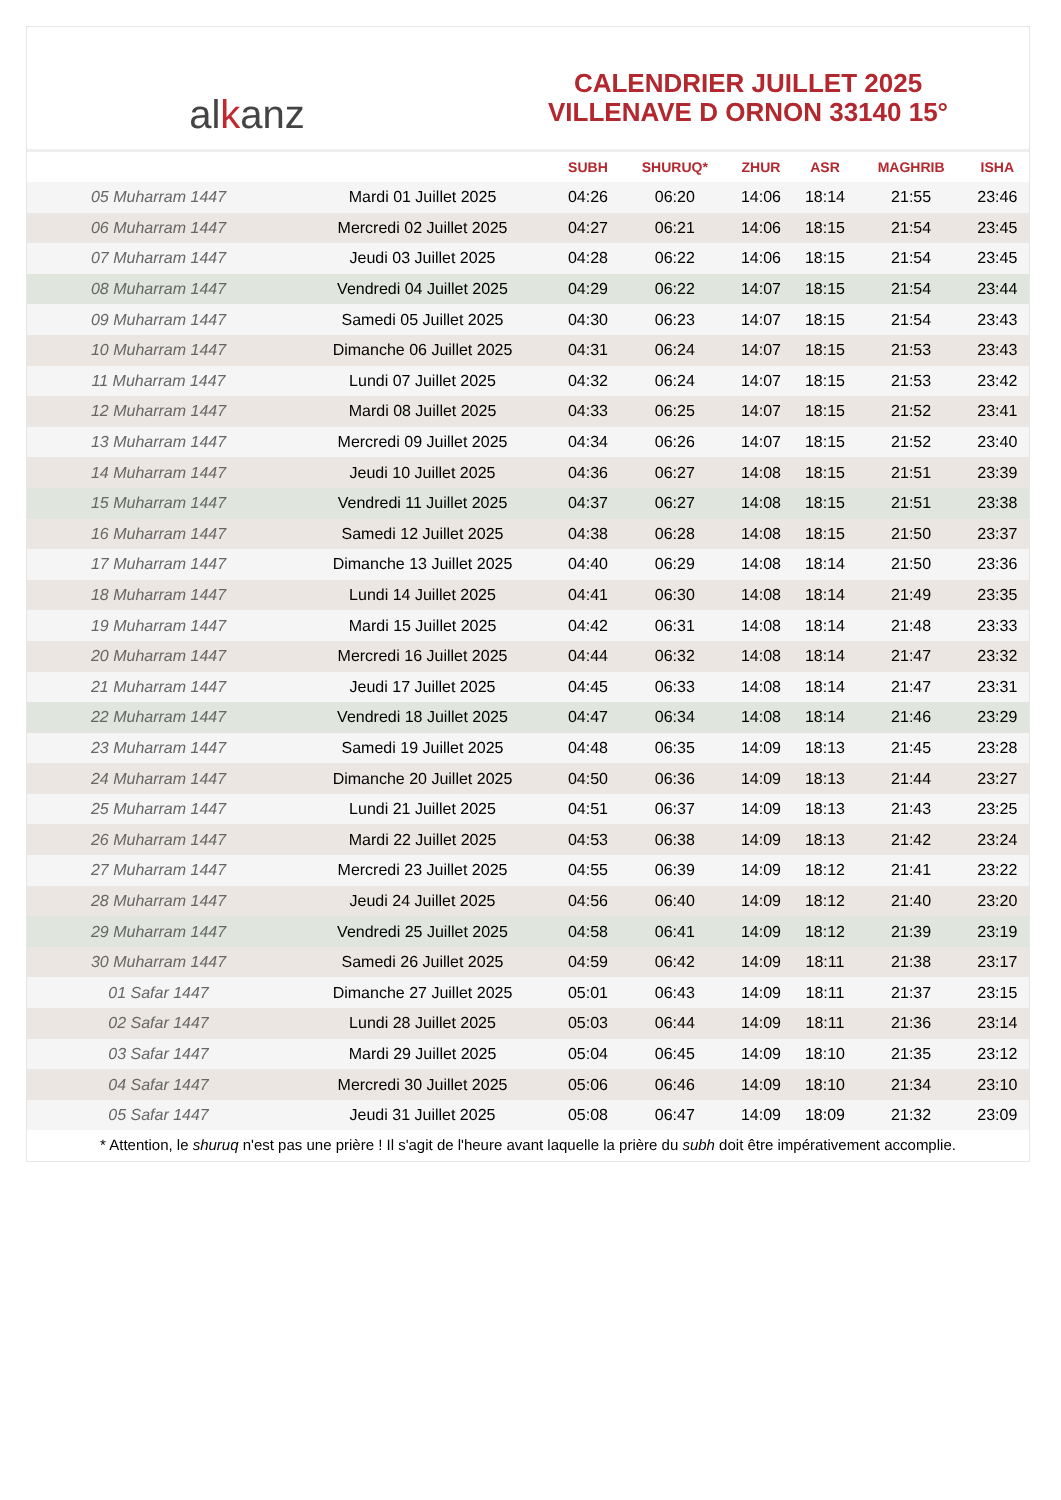al k anz
CALENDRIER JUILLET 2025
VILLENAVE D ORNON 33140 15°
| | | SUBH | SHURUQ* | ZHUR | ASR | MAGHRIB | ISHA |
| --- | --- | --- | --- | --- | --- | --- | --- |
| 05 Muharram 1447 | Mardi 01 Juillet 2025 | 04:26 | 06:20 | 14:06 | 18:14 | 21:55 | 23:46 |
| 06 Muharram 1447 | Mercredi 02 Juillet 2025 | 04:27 | 06:21 | 14:06 | 18:15 | 21:54 | 23:45 |
| 07 Muharram 1447 | Jeudi 03 Juillet 2025 | 04:28 | 06:22 | 14:06 | 18:15 | 21:54 | 23:45 |
| 08 Muharram 1447 | Vendredi 04 Juillet 2025 | 04:29 | 06:22 | 14:07 | 18:15 | 21:54 | 23:44 |
| 09 Muharram 1447 | Samedi 05 Juillet 2025 | 04:30 | 06:23 | 14:07 | 18:15 | 21:54 | 23:43 |
| 10 Muharram 1447 | Dimanche 06 Juillet 2025 | 04:31 | 06:24 | 14:07 | 18:15 | 21:53 | 23:43 |
| 11 Muharram 1447 | Lundi 07 Juillet 2025 | 04:32 | 06:24 | 14:07 | 18:15 | 21:53 | 23:42 |
| 12 Muharram 1447 | Mardi 08 Juillet 2025 | 04:33 | 06:25 | 14:07 | 18:15 | 21:52 | 23:41 |
| 13 Muharram 1447 | Mercredi 09 Juillet 2025 | 04:34 | 06:26 | 14:07 | 18:15 | 21:52 | 23:40 |
| 14 Muharram 1447 | Jeudi 10 Juillet 2025 | 04:36 | 06:27 | 14:08 | 18:15 | 21:51 | 23:39 |
| 15 Muharram 1447 | Vendredi 11 Juillet 2025 | 04:37 | 06:27 | 14:08 | 18:15 | 21:51 | 23:38 |
| 16 Muharram 1447 | Samedi 12 Juillet 2025 | 04:38 | 06:28 | 14:08 | 18:15 | 21:50 | 23:37 |
| 17 Muharram 1447 | Dimanche 13 Juillet 2025 | 04:40 | 06:29 | 14:08 | 18:14 | 21:50 | 23:36 |
| 18 Muharram 1447 | Lundi 14 Juillet 2025 | 04:41 | 06:30 | 14:08 | 18:14 | 21:49 | 23:35 |
| 19 Muharram 1447 | Mardi 15 Juillet 2025 | 04:42 | 06:31 | 14:08 | 18:14 | 21:48 | 23:33 |
| 20 Muharram 1447 | Mercredi 16 Juillet 2025 | 04:44 | 06:32 | 14:08 | 18:14 | 21:47 | 23:32 |
| 21 Muharram 1447 | Jeudi 17 Juillet 2025 | 04:45 | 06:33 | 14:08 | 18:14 | 21:47 | 23:31 |
| 22 Muharram 1447 | Vendredi 18 Juillet 2025 | 04:47 | 06:34 | 14:08 | 18:14 | 21:46 | 23:29 |
| 23 Muharram 1447 | Samedi 19 Juillet 2025 | 04:48 | 06:35 | 14:09 | 18:13 | 21:45 | 23:28 |
| 24 Muharram 1447 | Dimanche 20 Juillet 2025 | 04:50 | 06:36 | 14:09 | 18:13 | 21:44 | 23:27 |
| 25 Muharram 1447 | Lundi 21 Juillet 2025 | 04:51 | 06:37 | 14:09 | 18:13 | 21:43 | 23:25 |
| 26 Muharram 1447 | Mardi 22 Juillet 2025 | 04:53 | 06:38 | 14:09 | 18:13 | 21:42 | 23:24 |
| 27 Muharram 1447 | Mercredi 23 Juillet 2025 | 04:55 | 06:39 | 14:09 | 18:12 | 21:41 | 23:22 |
| 28 Muharram 1447 | Jeudi 24 Juillet 2025 | 04:56 | 06:40 | 14:09 | 18:12 | 21:40 | 23:20 |
| 29 Muharram 1447 | Vendredi 25 Juillet 2025 | 04:58 | 06:41 | 14:09 | 18:12 | 21:39 | 23:19 |
| 30 Muharram 1447 | Samedi 26 Juillet 2025 | 04:59 | 06:42 | 14:09 | 18:11 | 21:38 | 23:17 |
| 01 Safar 1447 | Dimanche 27 Juillet 2025 | 05:01 | 06:43 | 14:09 | 18:11 | 21:37 | 23:15 |
| 02 Safar 1447 | Lundi 28 Juillet 2025 | 05:03 | 06:44 | 14:09 | 18:11 | 21:36 | 23:14 |
| 03 Safar 1447 | Mardi 29 Juillet 2025 | 05:04 | 06:45 | 14:09 | 18:10 | 21:35 | 23:12 |
| 04 Safar 1447 | Mercredi 30 Juillet 2025 | 05:06 | 06:46 | 14:09 | 18:10 | 21:34 | 23:10 |
| 05 Safar 1447 | Jeudi 31 Juillet 2025 | 05:08 | 06:47 | 14:09 | 18:09 | 21:32 | 23:09 |
* Attention, le shuruq n'est pas une prière ! Il s'agit de l'heure avant laquelle la prière du subh doit être impérativement accomplie.